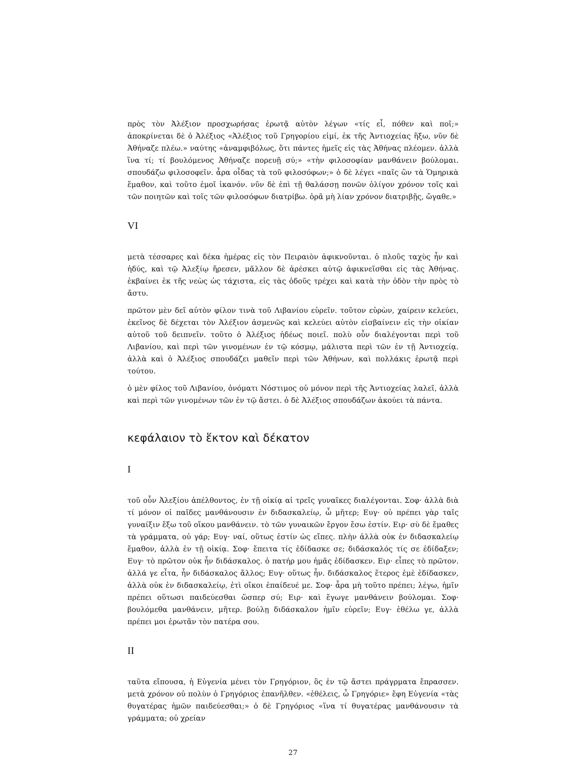πρὸς τὸν Ἀλέξιον προσχωρήσας ἐρωτᾷ αὐτὸν λέγων «τίς εἶ, πόθεν καὶ ποῖ;» ἀποκρίνεται δὲ ὁ Ἀλέξιος «Ἀλέξιος τοῦ Γρηγορίου εἰμί, ἐκ τῆς Ἀντιοχείας ἥξω, νῦν δὲ Ἀθήναζε πλέω.» ναύτης «ἀναμφιβόλως, ὅτι πάντες ἡμεῖς εἰς τὰς Ἀθήνας πλέομεν. ἀλλὰ ἵνα τί; τί βουλόμενος Ἀθήναζε πορευῇ σύ;» «τὴν φιλοσοφίαν μανθάνειν βούλομαι. σπουδάζω φιλοσοφεῖν. ἆρα οἶδας τὰ τοῦ φιλοσόφων;» ὁ δὲ λέγει «παῖς ὢν τὰ Ὁμηρικὰ ἔμαθον, καὶ τοῦτο ἐμοῖ ἱκανόν. νῦν δὲ ἐπὶ τῇ θαλάσσῃ πονῶν ὀλίγον χρόνον τοῖς καὶ τῶν ποιητῶν καὶ τοῖς τῶν φιλοσόφων διατρίβω. ὁρᾶ μὴ λίαν χρόνον διατριβῇς, ὤγαθε.»
VI
μετὰ τέσσαρες καὶ δέκα ἡμέρας εἰς τὸν Πειραιὸν ἀφικνοῦνται. ὁ πλοῦς ταχὺς ἦν καὶ ἡδύς, καὶ τῷ Ἀλεξίῳ ἤρεσεν, μᾶλλον δὲ ἀρέσκει αὐτῷ ἀφικνεῖσθαι εἰς τὰς Ἀθήνας. ἐκβαίνει ἐκ τῆς νεὼς ὡς τάχιστα, εἰς τὰς ὁδοῦς τρέχει καὶ κατὰ τὴν ὁδὸν τὴν πρὸς τὸ ἄστυ.
πρῶτον μὲν δεῖ αὐτὸν φίλον τινὰ τοῦ Λιβανίου εὑρεῖν. τοῦτον εὑρὼν, χαίρειν κελεύει, ἐκεῖνος δὲ δέχεται τὸν Ἀλέξιον ἀσμενῶς καὶ κελεύει αὐτὸν εἰσβαίνειν εἰς τὴν οἰκίαν αὐτοῦ τοῦ δειπνεῖν. τοῦτο ὁ Ἀλέξιος ἡδέως ποιεῖ. πολὺ οὖν διαλέγονται περὶ τοῦ Λιβανίου, καὶ περὶ τῶν γινομένων ἐν τῷ κόσμῳ, μάλιστα περὶ τῶν ἐν τῇ Ἀντιοχείᾳ. ἀλλὰ καὶ ὁ Ἀλέξιος σπουδάζει μαθεῖν περὶ τῶν Ἀθήνων, καὶ πολλάκις ἐρωτᾷ περὶ τούτου.
ὁ μὲν φίλος τοῦ Λιβανίου, ὀνόματι Νόστιμος οὐ μόνον περὶ τῆς Ἀντιοχείας λαλεῖ, ἀλλὰ καὶ περὶ τῶν γινομένων τῶν ἐν τῷ ἄστει. ὁ δὲ Ἀλέξιος σπουδάζων ἀκούει τὰ πάντα.
κεφάλαιον τὸ ἕκτον καὶ δέκατον
I
τοῦ οὖν Ἀλεξίου ἀπέλθοντος, ἐν τῇ οἰκίᾳ αἱ τρεῖς γυναῖκες διαλέγονται. Σοφ· ἀλλὰ διὰ τί μόνον οἱ παῖδες μανθάνουσιν ἐν διδασκαλείῳ, ὦ μῆτερ; Ευγ· οὐ πρέπει γὰρ ταῖς γυναίξιν ἔξω τοῦ οἴκου μανθάνειν. τὸ τῶν γυναικῶν ἔργον ἔσω ἐστίν. Ειρ· σὺ δὲ ἔμαθες τὰ γράμματα, οὐ γάρ; Ευγ· ναί, οὕτως ἐστίν ὡς εἴπες. πλὴν ἀλλὰ οὐκ ἐν διδασκαλείῳ ἔμαθον, ἀλλὰ ἐν τῇ οἰκίᾳ. Σοφ· ἔπειτα τίς ἐδίδασκε σε; διδάσκαλός τίς σε ἐδίδαξεν; Ευγ· τὸ πρῶτον οὐκ ἦν διδάσκαλος. ὁ πατήρ μου ἡμᾶς ἐδίδασκεν. Ειρ· εἶπες τὸ πρῶτον. ἀλλά γε εἶτα, ἦν διδάσκαλος ἄλλος; Ευγ· οὕτως ἦν. διδάσκαλος ἕτερος ἐμὲ ἐδίδασκεν, ἀλλὰ οὐκ ἐν διδασκαλείῳ, ἐτὶ οἴκοι ἐπαίδευέ με. Σοφ· ἆρα μὴ τοῦτο πρέπει; λέγω, ἡμῖν πρέπει οὕτωσι παιδεύεσθαι ὥσπερ σύ; Ειρ· καὶ ἔγωγε μανθάνειν βούλομαι. Σοφ· βουλόμεθα μανθάνειν, μῆτερ. βούλῃ διδάσκαλον ἡμῖν εὑρεῖν; Ευγ· ἐθέλω γε, ἀλλὰ πρέπει μοι ἐρωτᾶν τὸν πατέρα σου.
II
ταῦτα εἴπουσα, ἡ Εὐγενία μένει τὸν Γρηγόριον, ὃς ἐν τῷ ἄστει πράγρματα ἔπρασσεν. μετὰ χρόνον οὐ πολὺν ὁ Γρηγόριος ἐπανῆλθεν. «ἐθέλεις, ὦ Γρηγόριε» ἔφη Εὐγενία «τὰς θυγατέρας ἡμῶν παιδεύεσθαι;» ὁ δὲ Γρηγόριος «ἵνα τί θυγατέρας μανθάνουσιν τὰ γράμματα; οὐ χρείαν
27